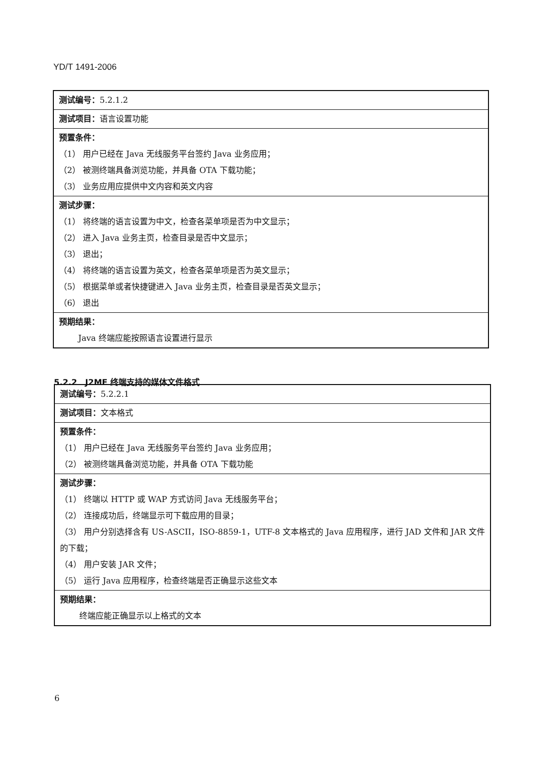YD/T 1491-2006
| 测试编号： 5.2.1.2 |
| 测试项目： 语言设置功能 |
| 预置条件： （1） 用户已经在 Java 无线服务平台签约 Java 业务应用； （2） 被测终端具备浏览功能，并具备 OTA 下载功能； （3） 业务应用应提供中文内容和英文内容 |
| 测试步骤： （1） 将终端的语言设置为中文，检查各菜单项是否为中文显示； （2） 进入 Java 业务主页，检查目录是否中文显示； （3） 退出； （4） 将终端的语言设置为英文，检查各菜单项是否为英文显示； （5） 根据菜单或者快捷键进入 Java 业务主页，检查目录是否英文显示； （6） 退出 |
| 预期结果： Java 终端应能按照语言设置进行显示 |
5.2.2　J2ME 终端支持的媒体文件格式
| 测试编号： 5.2.2.1 |
| 测试项目： 文本格式 |
| 预置条件： （1） 用户已经在 Java 无线服务平台签约 Java 业务应用； （2） 被测终端具备浏览功能，并具备 OTA 下载功能 |
| 测试步骤： （1） 终端以 HTTP 或 WAP 方式访问 Java 无线服务平台； （2） 连接成功后，终端显示可下载应用的目录； （3） 用户分别选择含有 US-ASCII，ISO-8859-1，UTF-8 文本格式的 Java 应用程序，进行 JAD 文件和 JAR 文件的下载； （4） 用户安装 JAR 文件； （5） 运行 Java 应用程序，检查终端是否正确显示这些文本 |
| 预期结果： 终端应能正确显示以上格式的文本 |
6